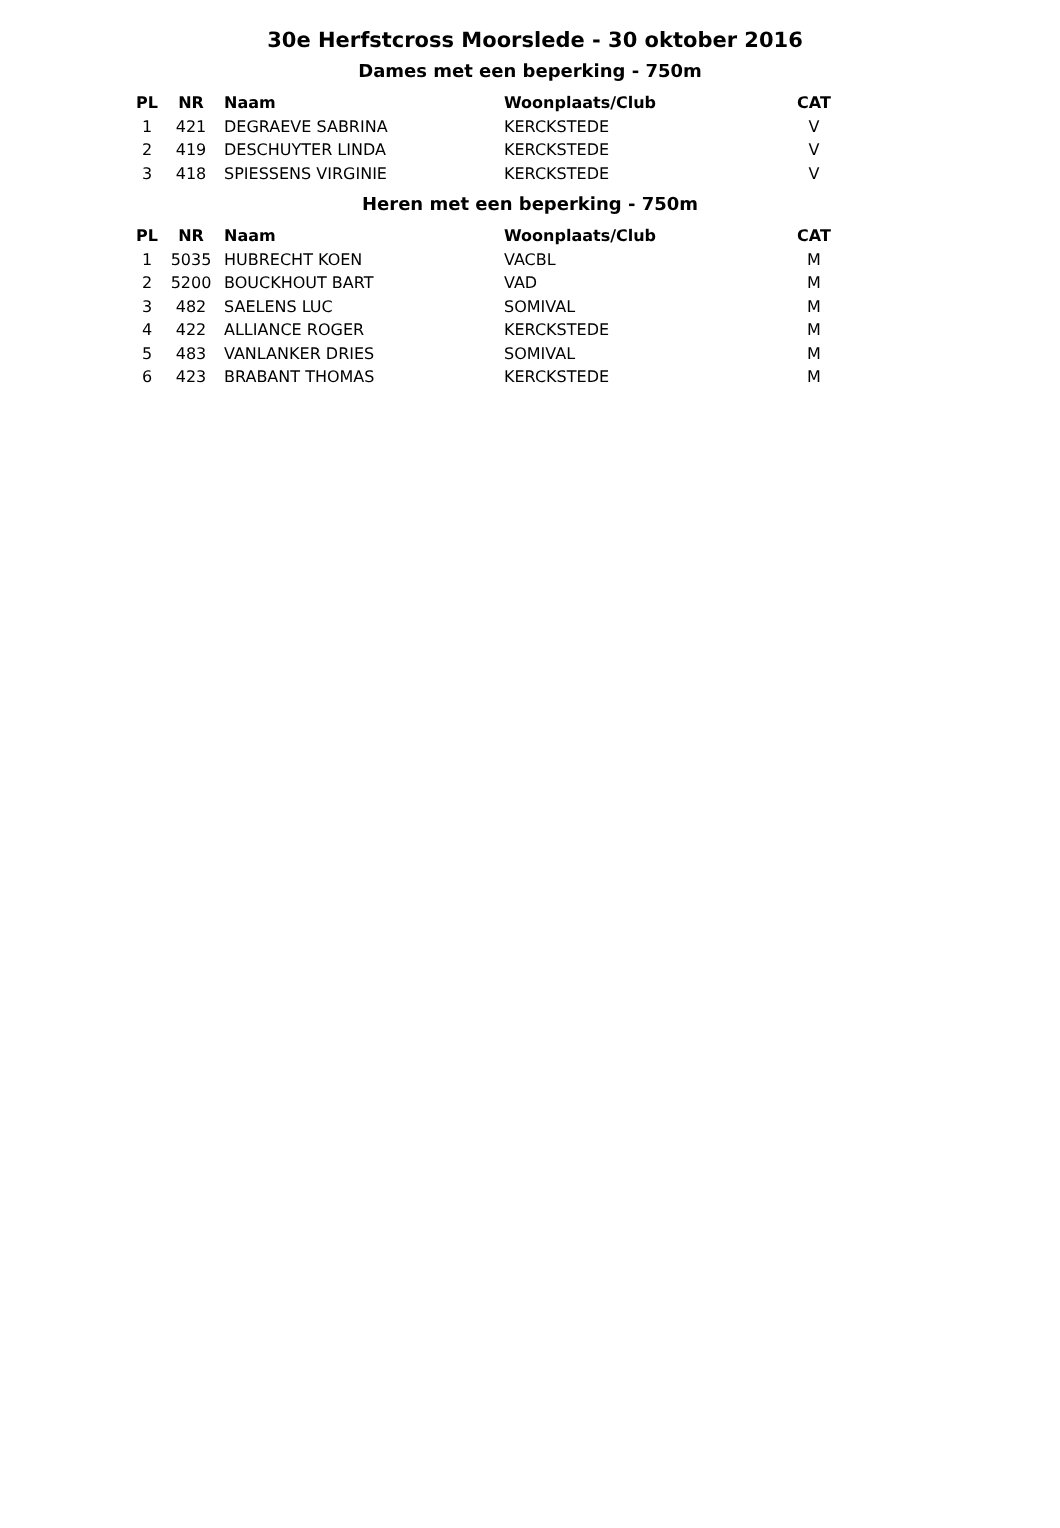30e Herfstcross Moorslede - 30 oktober 2016
Dames met een beperking - 750m
| PL | NR | Naam | Woonplaats/Club | CAT |
| --- | --- | --- | --- | --- |
| 1 | 421 | DEGRAEVE SABRINA | KERCKSTEDE | V |
| 2 | 419 | DESCHUYTER LINDA | KERCKSTEDE | V |
| 3 | 418 | SPIESSENS VIRGINIE | KERCKSTEDE | V |
Heren met een beperking - 750m
| PL | NR | Naam | Woonplaats/Club | CAT |
| --- | --- | --- | --- | --- |
| 1 | 5035 | HUBRECHT KOEN | VACBL | M |
| 2 | 5200 | BOUCKHOUT BART | VAD | M |
| 3 | 482 | SAELENS LUC | SOMIVAL | M |
| 4 | 422 | ALLIANCE ROGER | KERCKSTEDE | M |
| 5 | 483 | VANLANKER DRIES | SOMIVAL | M |
| 6 | 423 | BRABANT THOMAS | KERCKSTEDE | M |